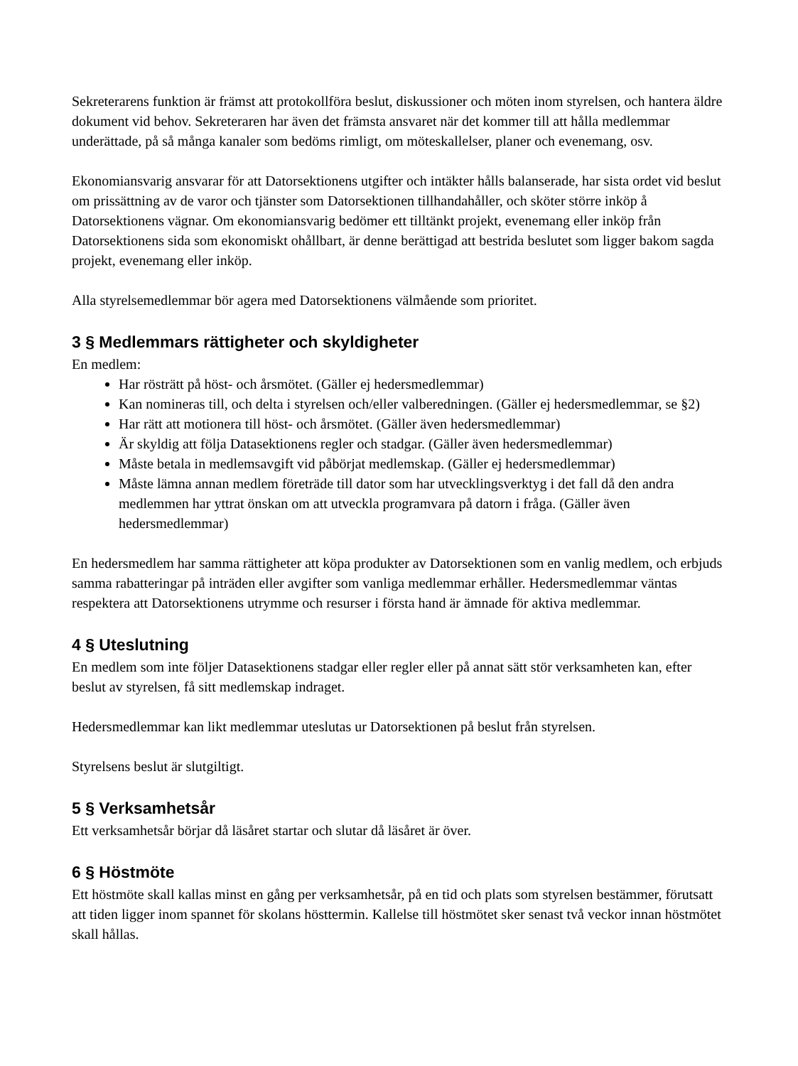Sekreterarens funktion är främst att protokollföra beslut, diskussioner och möten inom styrelsen, och hantera äldre dokument vid behov. Sekreteraren har även det främsta ansvaret när det kommer till att hålla medlemmar underättade, på så många kanaler som bedöms rimligt, om möteskallelser, planer och evenemang, osv.
Ekonomiansvarig ansvarar för att Datorsektionens utgifter och intäkter hålls balanserade, har sista ordet vid beslut om prissättning av de varor och tjänster som Datorsektionen tillhandahåller, och sköter större inköp å Datorsektionens vägnar. Om ekonomiansvarig bedömer ett tilltänkt projekt, evenemang eller inköp från Datorsektionens sida som ekonomiskt ohållbart, är denne berättigad att bestrida beslutet som ligger bakom sagda projekt, evenemang eller inköp.
Alla styrelsemedlemmar bör agera med Datorsektionens välmående som prioritet.
3 § Medlemmars rättigheter och skyldigheter
En medlem:
Har rösträtt på höst- och årsmötet. (Gäller ej hedersmedlemmar)
Kan nomineras till, och delta i styrelsen och/eller valberedningen. (Gäller ej hedersmedlemmar, se §2)
Har rätt att motionera till höst- och årsmötet. (Gäller även hedersmedlemmar)
Är skyldig att följa Datasektionens regler och stadgar. (Gäller även hedersmedlemmar)
Måste betala in medlemsavgift vid påbörjat medlemskap. (Gäller ej hedersmedlemmar)
Måste lämna annan medlem företräde till dator som har utvecklingsverktyg i det fall då den andra medlemmen har yttrat önskan om att utveckla programvara på datorn i fråga. (Gäller även hedersmedlemmar)
En hedersmedlem har samma rättigheter att köpa produkter av Datorsektionen som en vanlig medlem, och erbjuds samma rabatteringar på inträden eller avgifter som vanliga medlemmar erhåller. Hedersmedlemmar väntas respektera att Datorsektionens utrymme och resurser i första hand är ämnade för aktiva medlemmar.
4 § Uteslutning
En medlem som inte följer Datasektionens stadgar eller regler eller på annat sätt stör verksamheten kan, efter beslut av styrelsen, få sitt medlemskap indraget.
Hedersmedlemmar kan likt medlemmar uteslutas ur Datorsektionen på beslut från styrelsen.
Styrelsens beslut är slutgiltigt.
5 § Verksamhetsår
Ett verksamhetsår börjar då läsåret startar och slutar då läsåret är över.
6 § Höstmöte
Ett höstmöte skall kallas minst en gång per verksamhetsår, på en tid och plats som styrelsen bestämmer, förutsatt att tiden ligger inom spannet för skolans hösttermin. Kallelse till höstmötet sker senast två veckor innan höstmötet skall hållas.